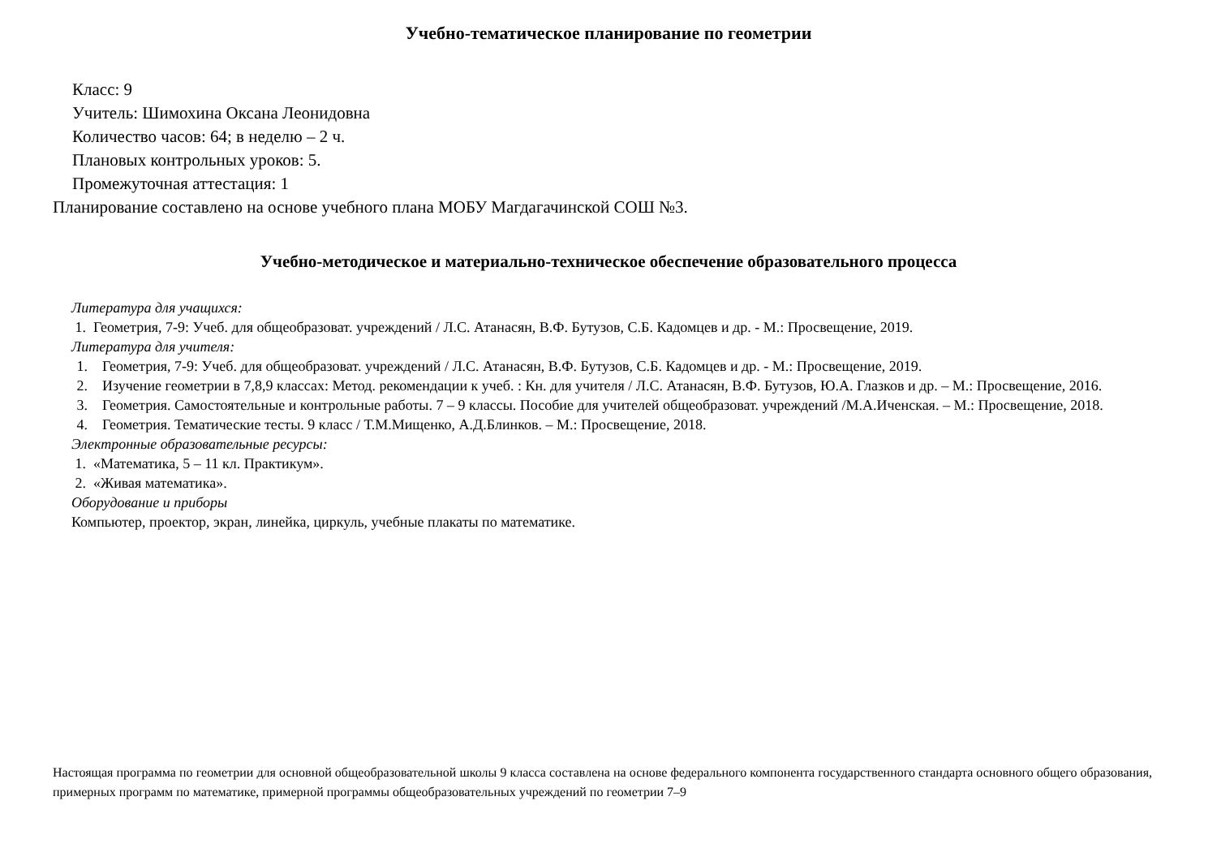Учебно-тематическое планирование по геометрии
Класс: 9
Учитель: Шимохина Оксана Леонидовна
Количество часов: 64; в неделю – 2 ч.
Плановых контрольных уроков: 5.
Промежуточная аттестация: 1
Планирование составлено на основе учебного плана МОБУ Магдагачинской СОШ №3.
Учебно-методическое и материально-техническое обеспечение образовательного процесса
Литература для учащихся:
1. Геометрия, 7-9: Учеб. для общеобразоват. учреждений / Л.С. Атанасян, В.Ф. Бутузов, С.Б. Кадомцев и др. - М.: Просвещение, 2019.
Литература для учителя:
1. Геометрия, 7-9: Учеб. для общеобразоват. учреждений / Л.С. Атанасян, В.Ф. Бутузов, С.Б. Кадомцев и др. - М.: Просвещение, 2019.
2. Изучение геометрии в 7,8,9 классах: Метод. рекомендации к учеб. : Кн. для учителя / Л.С. Атанасян, В.Ф. Бутузов, Ю.А. Глазков и др. – М.: Просвещение, 2016.
3. Геометрия. Самостоятельные и контрольные работы. 7 – 9 классы. Пособие для учителей общеобразоват. учреждений /М.А.Иченская. – М.: Просвещение, 2018.
4. Геометрия. Тематические тесты. 9 класс / Т.М.Мищенко, А.Д.Блинков. – М.: Просвещение, 2018.
Электронные образовательные ресурсы:
1. «Математика, 5 – 11 кл. Практикум».
2. «Живая математика».
Оборудование и приборы
Компьютер, проектор, экран, линейка, циркуль, учебные плакаты по математике.
Настоящая программа по геометрии для основной общеобразовательной школы 9 класса составлена на основе федерального компонента государственного стандарта основного общего образования, примерных программ по математике, примерной программы общеобразовательных учреждений по геометрии 7–9